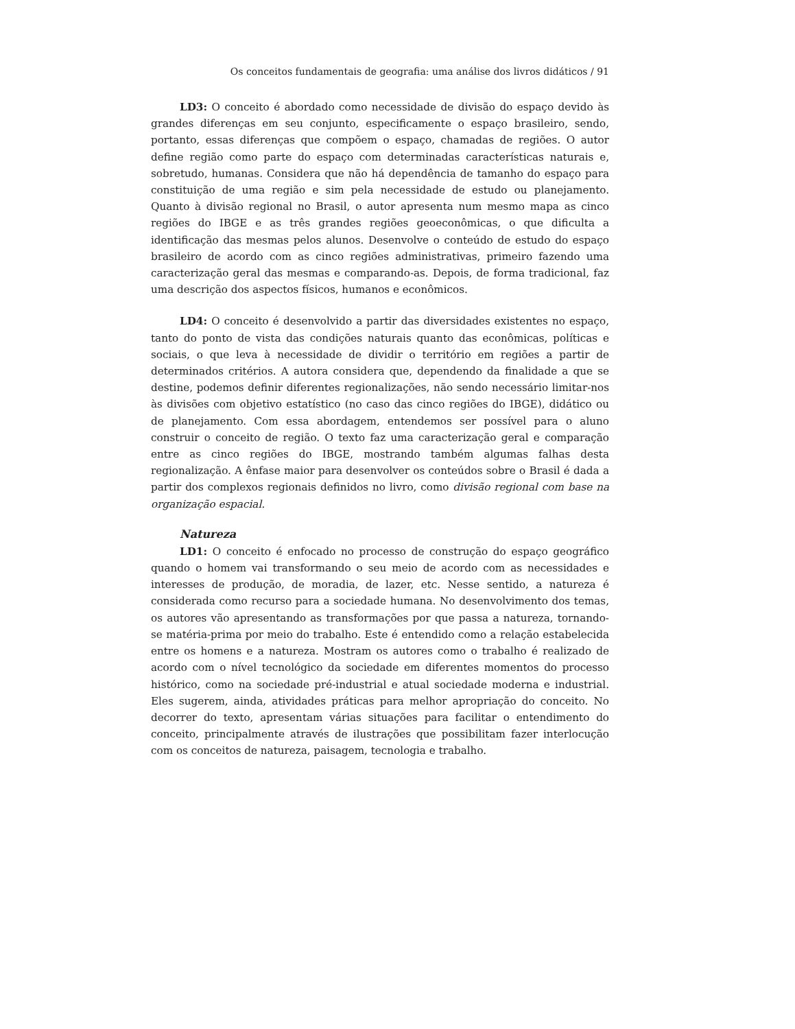Os conceitos fundamentais de geografia: uma análise dos livros didáticos / 91
LD3: O conceito é abordado como necessidade de divisão do espaço devido às grandes diferenças em seu conjunto, especificamente o espaço brasileiro, sendo, portanto, essas diferenças que compõem o espaço, chamadas de regiões. O autor define região como parte do espaço com determinadas características naturais e, sobretudo, humanas. Considera que não há dependência de tamanho do espaço para constituição de uma região e sim pela necessidade de estudo ou planejamento. Quanto à divisão regional no Brasil, o autor apresenta num mesmo mapa as cinco regiões do IBGE e as três grandes regiões geoeconômicas, o que dificulta a identificação das mesmas pelos alunos. Desenvolve o conteúdo de estudo do espaço brasileiro de acordo com as cinco regiões administrativas, primeiro fazendo uma caracterização geral das mesmas e comparando-as. Depois, de forma tradicional, faz uma descrição dos aspectos físicos, humanos e econômicos.
LD4: O conceito é desenvolvido a partir das diversidades existentes no espaço, tanto do ponto de vista das condições naturais quanto das econômicas, políticas e sociais, o que leva à necessidade de dividir o território em regiões a partir de determinados critérios. A autora considera que, dependendo da finalidade a que se destine, podemos definir diferentes regionalizações, não sendo necessário limitar-nos às divisões com objetivo estatístico (no caso das cinco regiões do IBGE), didático ou de planejamento. Com essa abordagem, entendemos ser possível para o aluno construir o conceito de região. O texto faz uma caracterização geral e comparação entre as cinco regiões do IBGE, mostrando também algumas falhas desta regionalização. A ênfase maior para desenvolver os conteúdos sobre o Brasil é dada a partir dos complexos regionais definidos no livro, como divisão regional com base na organização espacial.
Natureza
LD1: O conceito é enfocado no processo de construção do espaço geográfico quando o homem vai transformando o seu meio de acordo com as necessidades e interesses de produção, de moradia, de lazer, etc. Nesse sentido, a natureza é considerada como recurso para a sociedade humana. No desenvolvimento dos temas, os autores vão apresentando as transformações por que passa a natureza, tornando-se matéria-prima por meio do trabalho. Este é entendido como a relação estabelecida entre os homens e a natureza. Mostram os autores como o trabalho é realizado de acordo com o nível tecnológico da sociedade em diferentes momentos do processo histórico, como na sociedade pré-industrial e atual sociedade moderna e industrial. Eles sugerem, ainda, atividades práticas para melhor apropriação do conceito. No decorrer do texto, apresentam várias situações para facilitar o entendimento do conceito, principalmente através de ilustrações que possibilitam fazer interlocução com os conceitos de natureza, paisagem, tecnologia e trabalho.